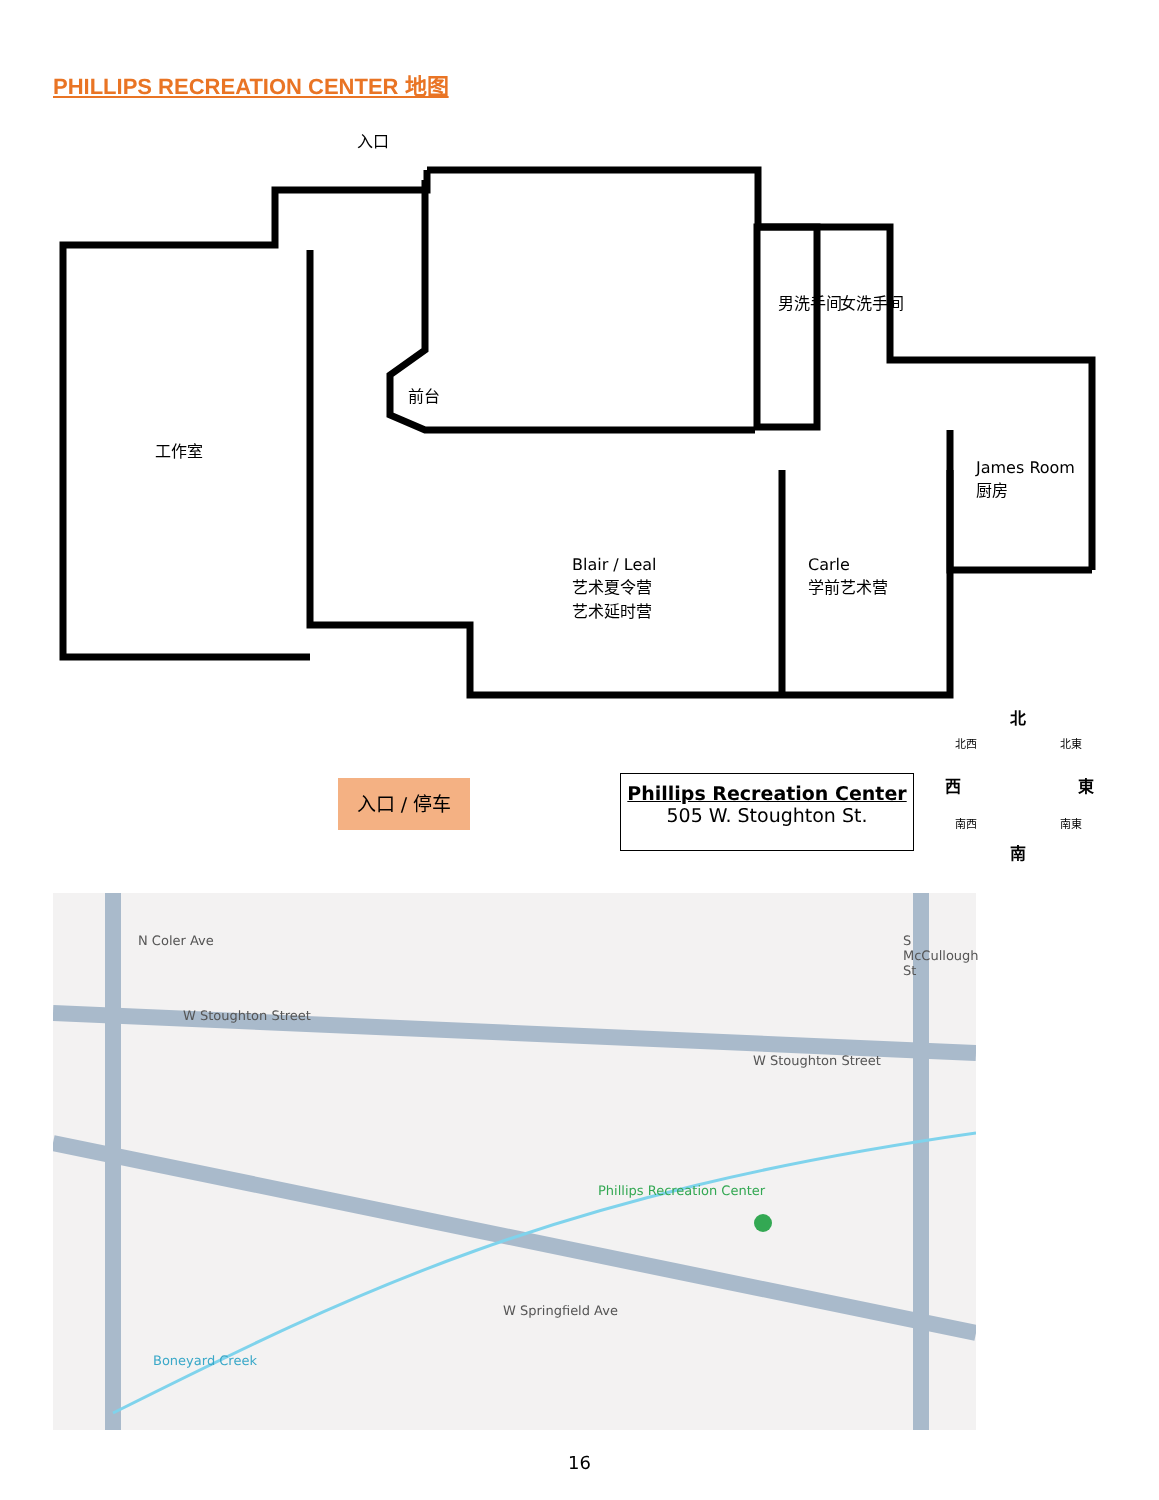PHILLIPS RECREATION CENTER 地图
入口
前台
工作室
男洗手间 女洗手间
James Room
厨房
Blair / Leal
艺术夏令营
艺术延时营
Carle
学前艺术营
北
北西 北東
西 東
南西 南東
南
入口 / 停车
Phillips Recreation Center
505 W. Stoughton St.
W Stoughton Street
W Stoughton Street
N Coler Ave S McCullough St
Phillips Recreation Center
W Springfield Ave
Boneyard Creek
16